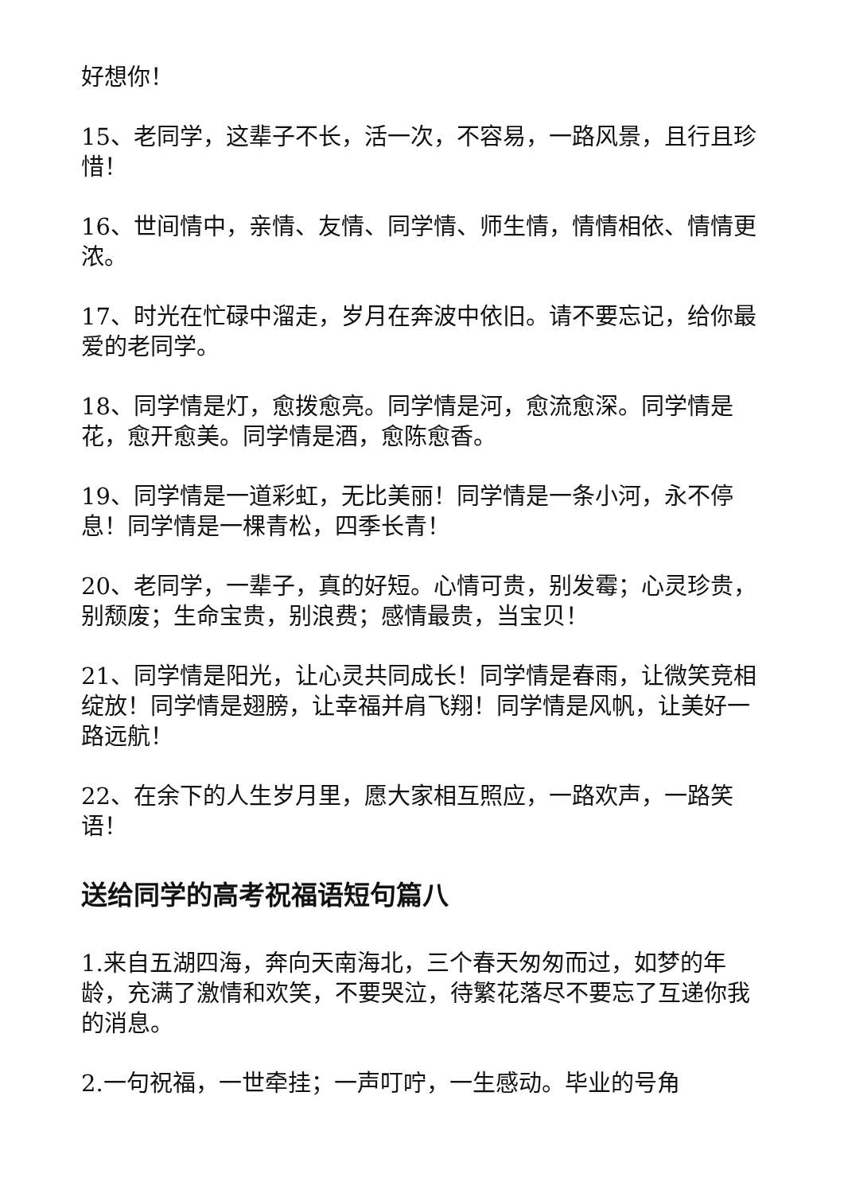好想你！
15、老同学，这辈子不长，活一次，不容易，一路风景，且行且珍惜！
16、世间情中，亲情、友情、同学情、师生情，情情相依、情情更浓。
17、时光在忙碌中溜走，岁月在奔波中依旧。请不要忘记，给你最爱的老同学。
18、同学情是灯，愈拨愈亮。同学情是河，愈流愈深。同学情是花，愈开愈美。同学情是酒，愈陈愈香。
19、同学情是一道彩虹，无比美丽！同学情是一条小河，永不停息！同学情是一棵青松，四季长青！
20、老同学，一辈子，真的好短。心情可贵，别发霉；心灵珍贵，别颓废；生命宝贵，别浪费；感情最贵，当宝贝！
21、同学情是阳光，让心灵共同成长！同学情是春雨，让微笑竞相绽放！同学情是翅膀，让幸福并肩飞翔！同学情是风帆，让美好一路远航！
22、在余下的人生岁月里，愿大家相互照应，一路欢声，一路笑语！
送给同学的高考祝福语短句篇八
1.来自五湖四海，奔向天南海北，三个春天匆匆而过，如梦的年龄，充满了激情和欢笑，不要哭泣，待繁花落尽不要忘了互递你我的消息。
2.一句祝福，一世牵挂；一声叮咛，一生感动。毕业的号角